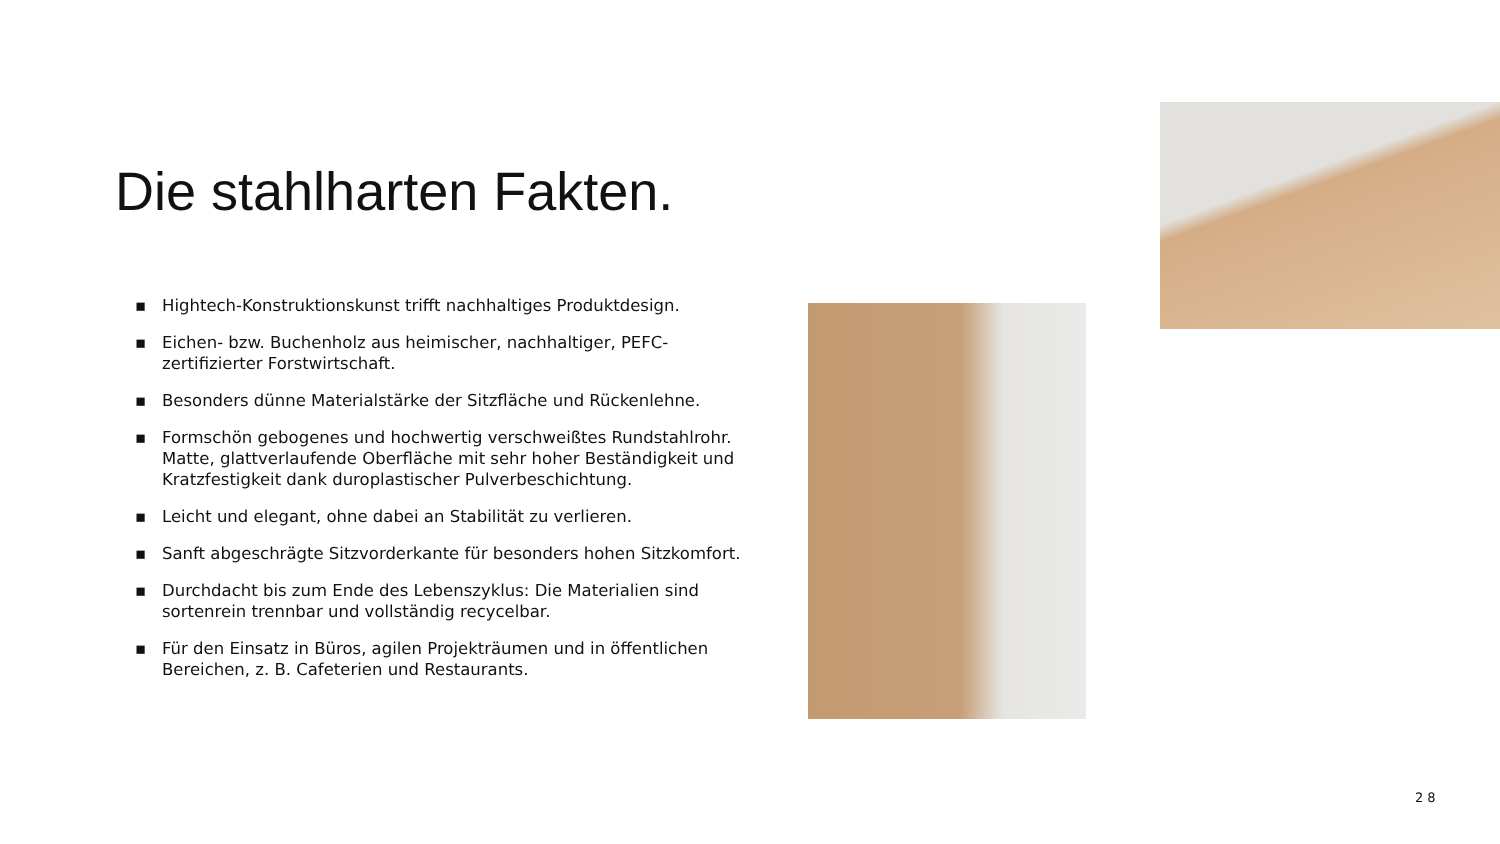Die stahlharten Fakten.
▪ Hightech-Konstruktionskunst trifft nachhaltiges Produktdesign.
▪ Eichen- bzw. Buchenholz aus heimischer, nachhaltiger, PEFC-zertifizierter Forstwirtschaft.
▪ Besonders dünne Materialstärke der Sitzfläche und Rückenlehne.
▪ Formschön gebogenes und hochwertig verschweißtes Rundstahlrohr. Matte, glattverlaufende Oberfläche mit sehr hoher Beständigkeit und Kratzfestigkeit dank duroplastischer Pulverbeschichtung.
▪ Leicht und elegant, ohne dabei an Stabilität zu verlieren.
▪ Sanft abgeschrägte Sitzvorderkante für besonders hohen Sitzkomfort.
▪ Durchdacht bis zum Ende des Lebenszyklus: Die Materialien sind sortenrein trennbar und vollständig recycelbar.
▪ Für den Einsatz in Büros, agilen Projekträumen und in öffentlichen Bereichen, z. B. Cafeterien und Restaurants.
28